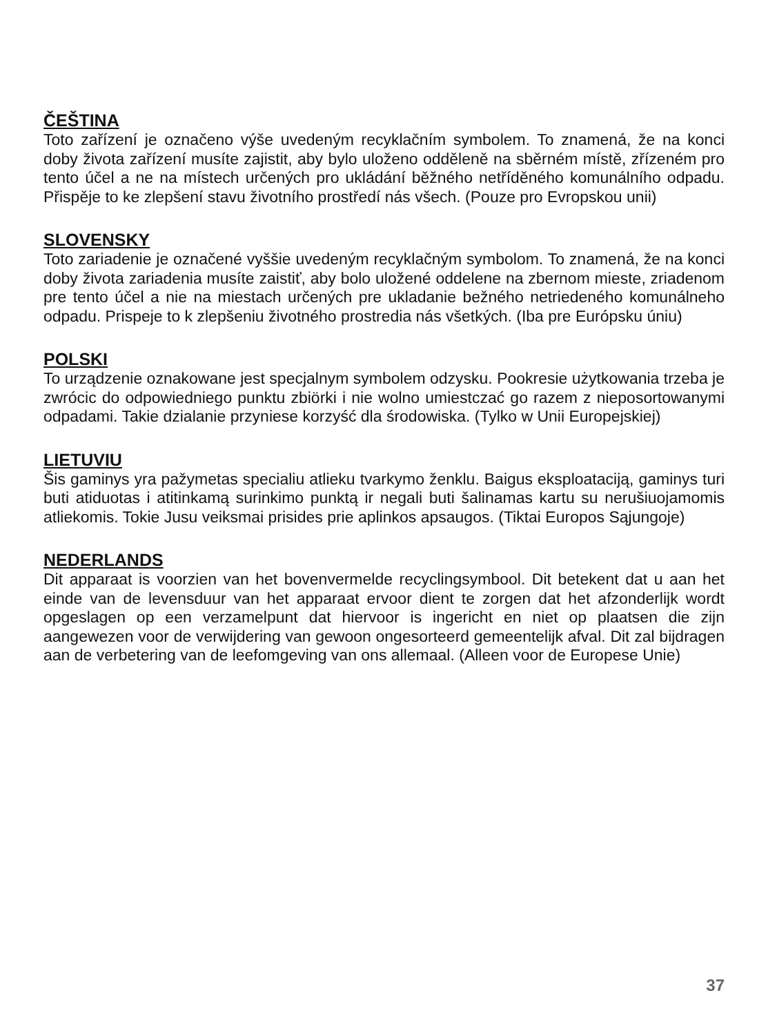ČEŠTINA
Toto zařízení je označeno výše uvedeným recyklačním symbolem. To znamená, že na konci doby života zařízení musíte zajistit, aby bylo uloženo odděleně na sběrném místě, zřízeném pro tento účel a ne na místech určených pro ukládání běžného netříděného komunálního odpadu. Přispěje to ke zlepšení stavu životního prostředí nás všech. (Pouze pro Evropskou unii)
SLOVENSKY
Toto zariadenie je označené vyššie uvedeným recyklačným symbolom. To znamená, že na konci doby života zariadenia musíte zaistiť, aby bolo uložené oddelene na zbernom mieste, zriadenom pre tento účel a nie na miestach určených pre ukladanie bežného netriedeného komunálneho odpadu. Prispeje to k zlepšeniu životného prostredia nás všetkých. (Iba pre Európsku úniu)
POLSKI
To urządzenie oznakowane jest specjalnym symbolem odzysku. Pookresie użytkowania trzeba je zwrócic do odpowiedniego punktu zbiörki i nie wolno umiestczać go razem z nieposortowanymi odpadami. Takie dzialanie przyniese korzyść dla środowiska. (Tylko w Unii Europejskiej)
LIETUVIU
Šis gaminys yra pažymetas specialiu atlieku tvarkymo ženklu. Baigus eksploataciją, gaminys turi buti atiduotas i atitinkamą surinkimo punktą ir negali buti šalinamas kartu su nerušiuojamomis atliekomis. Tokie Jusu veiksmai prisides prie aplinkos apsaugos. (Tiktai Europos Sąjungoje)
NEDERLANDS
Dit apparaat is voorzien van het bovenvermelde recyclingsymbool. Dit betekent dat u aan het einde van de levensduur van het apparaat ervoor dient te zorgen dat het afzonderlijk wordt opgeslagen op een verzamelpunt dat hiervoor is ingericht en niet op plaatsen die zijn aangewezen voor de verwijdering van gewoon ongesorteerd gemeentelijk afval. Dit zal bijdragen aan de verbetering van de leefomgeving van ons allemaal. (Alleen voor de Europese Unie)
37